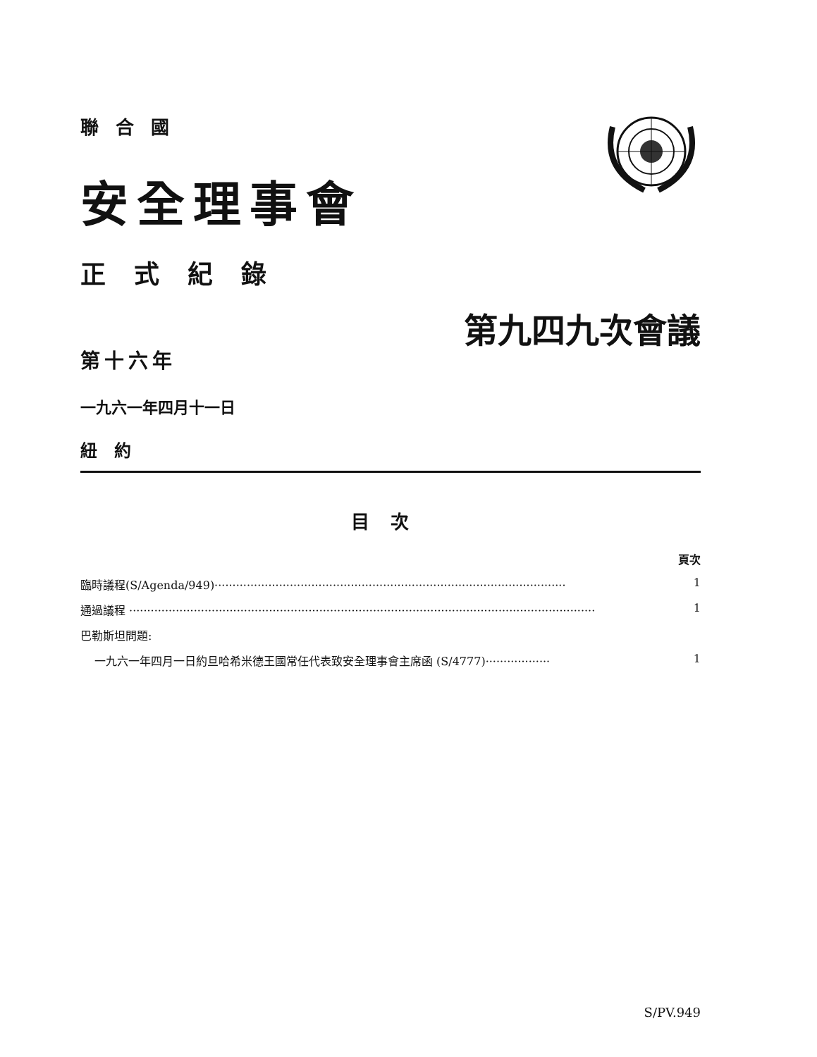聯合國
安全理事會
正式紀錄
第九四九次會議
第十六年
一九六一年四月十一日
紐約
目次
頁次
臨時議程(S/Agenda/949)·································································································· 1
通過議程 ·································································································································· 1
巴勒斯坦問題:
一九六一年四月一日約旦哈希米德王國常任代表致安全理事會主席函 (S/4777)·················· 1
S/PV.949